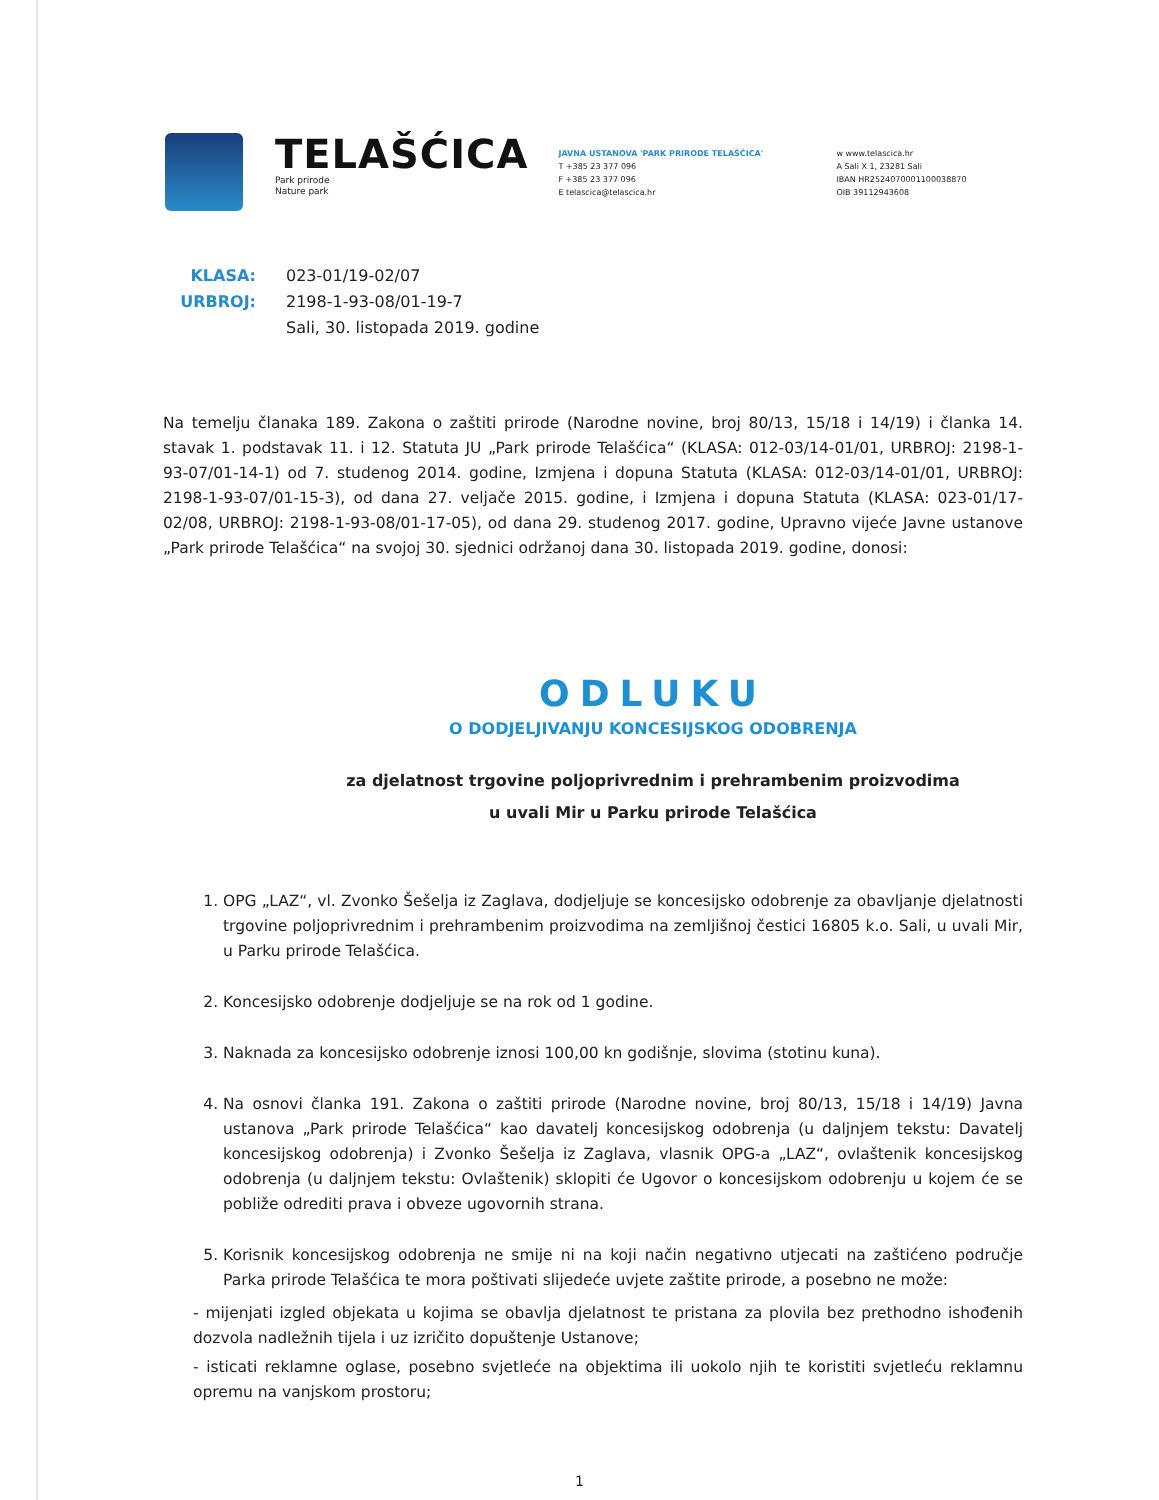TELAŠĆICA
Park prirode
Nature park
JAVNA USTANOVA 'PARK PRIRODE TELAŠĆICA'
T +385 23 377 096
F +385 23 377 096
E telascica@telascica.hr
w www.telascica.hr
A Sali X 1, 23281 Sali
IBAN HR2524070001100038870
OIB 39112943608
KLASA: 023-01/19-02/07
URBROJ: 2198-1-93-08/01-19-7
Sali, 30. listopada 2019. godine
Na temelju članaka 189. Zakona o zaštiti prirode (Narodne novine, broj 80/13, 15/18 i 14/19) i članka 14. stavak 1. podstavak 11. i 12. Statuta JU „Park prirode Telašćica“ (KLASA: 012-03/14-01/01, URBROJ: 2198-1-93-07/01-14-1) od 7. studenog 2014. godine, Izmjena i dopuna Statuta (KLASA: 012-03/14-01/01, URBROJ: 2198-1-93-07/01-15-3), od dana 27. veljače 2015. godine, i Izmjena i dopuna Statuta (KLASA: 023-01/17-02/08, URBROJ: 2198-1-93-08/01-17-05), od dana 29. studenog 2017. godine, Upravno vijeće Javne ustanove „Park prirode Telašćica“ na svojoj 30. sjednici održanoj dana 30. listopada 2019. godine, donosi:
ODLUKU
O DODJELJIVANJU KONCESIJSKOG ODOBRENJA
za djelatnost trgovine poljoprivrednim i prehrambenim proizvodima
u uvali Mir u Parku prirode Telašćica
1. OPG „LAZ“, vl. Zvonko Šešelja iz Zaglava, dodjeljuje se koncesijsko odobrenje za obavljanje djelatnosti trgovine poljoprivrednim i prehrambenim proizvodima na zemljišnoj čestici 16805 k.o. Sali, u uvali Mir, u Parku prirode Telašćica.
2. Koncesijsko odobrenje dodjeljuje se na rok od 1 godine.
3. Naknada za koncesijsko odobrenje iznosi 100,00 kn godišnje, slovima (stotinu kuna).
4. Na osnovi članka 191. Zakona o zaštiti prirode (Narodne novine, broj 80/13, 15/18 i 14/19) Javna ustanova „Park prirode Telašćica“ kao davatelj koncesijskog odobrenja (u daljnjem tekstu: Davatelj koncesijskog odobrenja) i Zvonko Šešelja iz Zaglava, vlasnik OPG-a „LAZ“, ovlaštenik koncesijskog odobrenja (u daljnjem tekstu: Ovlaštenik) sklopiti će Ugovor o koncesijskom odobrenju u kojem će se pobliže odrediti prava i obveze ugovornih strana.
5. Korisnik koncesijskog odobrenja ne smije ni na koji način negativno utjecati na zaštićeno područje Parka prirode Telašćica te mora poštivati slijedeće uvjete zaštite prirode, a posebno ne može:
- mijenjati izgled objekata u kojima se obavlja djelatnost te pristana za plovila bez prethodno ishođenih dozvola nadležnih tijela i uz izričito dopuštenje Ustanove;
- isticati reklamne oglase, posebno svjetleće na objektima ili uokolo njih te koristiti svjetleću reklamnu opremu na vanjskom prostoru;
1